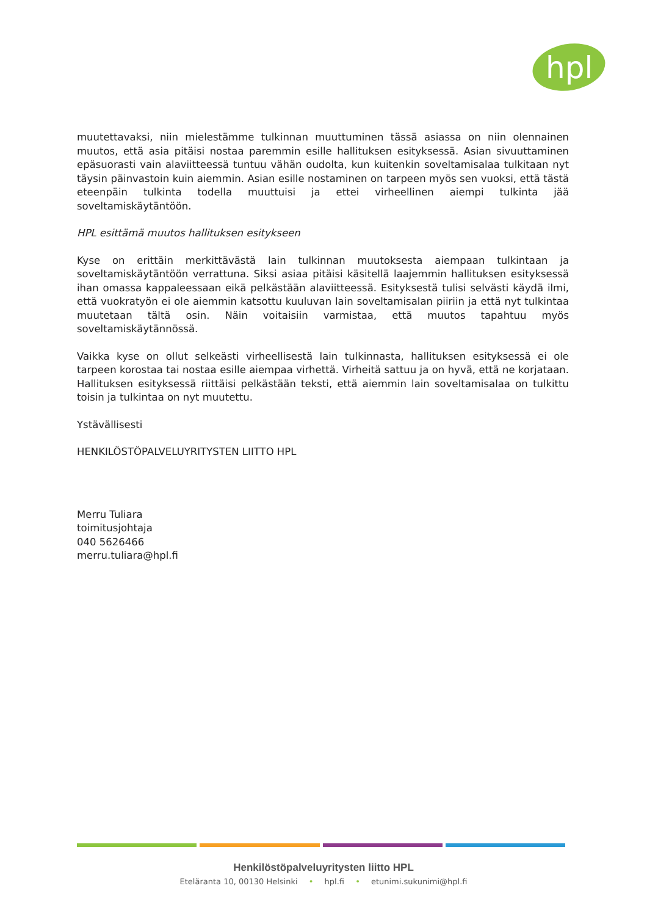hpl
muutettavaksi, niin mielestämme tulkinnan muuttuminen tässä asiassa on niin olennainen muutos, että asia pitäisi nostaa paremmin esille hallituksen esityksessä. Asian sivuuttaminen epäsuorasti vain alaviitteessä tuntuu vähän oudolta, kun kuitenkin soveltamisalaa tulkitaan nyt täysin päinvastoin kuin aiemmin. Asian esille nostaminen on tarpeen myös sen vuoksi, että tästä eteenpäin tulkinta todella muuttuisi ja ettei virheellinen aiempi tulkinta jää soveltamiskäytäntöön.
HPL esittämä muutos hallituksen esitykseen
Kyse on erittäin merkittävästä lain tulkinnan muutoksesta aiempaan tulkintaan ja soveltamiskäytäntöön verrattuna. Siksi asiaa pitäisi käsitellä laajemmin hallituksen esityksessä ihan omassa kappaleessaan eikä pelkästään alaviitteessä. Esityksestä tulisi selvästi käydä ilmi, että vuokratyön ei ole aiemmin katsottu kuuluvan lain soveltamisalan piiriin ja että nyt tulkintaa muutetaan tältä osin. Näin voitaisiin varmistaa, että muutos tapahtuu myös soveltamiskäytännössä.
Vaikka kyse on ollut selkeästi virheellisestä lain tulkinnasta, hallituksen esityksessä ei ole tarpeen korostaa tai nostaa esille aiempaa virhettä. Virheitä sattuu ja on hyvä, että ne korjataan. Hallituksen esityksessä riittäisi pelkästään teksti, että aiemmin lain soveltamisalaa on tulkittu toisin ja tulkintaa on nyt muutettu.
Ystävällisesti
HENKILÖSTÖPALVELUYRITYSTEN LIITTO HPL
Merru Tuliara
toimitusjohtaja
040 5626466
merru.tuliara@hpl.fi
Henkilöstöpalveluyritysten liitto HPL
Eteläranta 10, 00130 Helsinki • hpl.fi • etunimi.sukunimi@hpl.fi